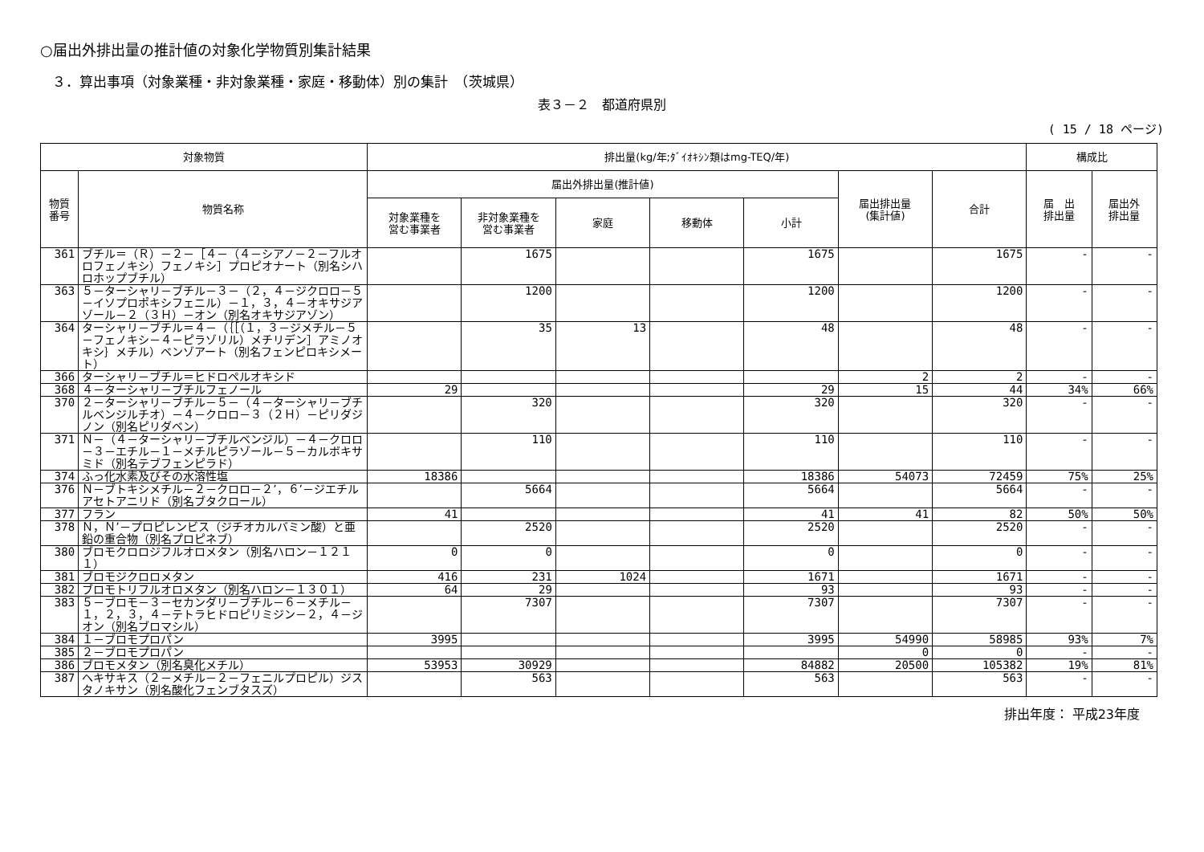○届出外排出量の推計値の対象化学物質別集計結果
３．算出事項（対象業種・非対象業種・家庭・移動体）別の集計　（茨城県）
表３－２　都道府県別
( 15 / 18 ページ)
| 対象物質 | | 排出量(kg/年;ﾀﾞｲｵｷｼﾝ類はmg-TEQ/年) | | | | | | | 構成比 | |
| --- | --- | --- | --- | --- | --- | --- | --- | --- | --- | --- |
| 物質 番号 | 物質名称 | 届出外排出量(推計値) | | | | | 届出排出量 (集計値) | 合計 | 届 出 排出量 | 届出外 排出量 |
| | | 対象業種を 営む事業者 | 非対象業種を 営む事業者 | 家庭 | 移動体 | 小計 | | | | |
| 361 | ブチル＝（Ｒ）－２－［４－（４－シアノ－２－フルオロフェノキシ）フェノキシ］プロピオナート（別名シハロホップブチル） | | 1675 | | | 1675 | | 1675 | - | - |
| 363 | ５－ターシャリ－ブチル－３－（２，４－ジクロロ－５－イソプロポキシフェニル）－１，３，４－オキサジアゾール－２（３Ｈ）－オン（別名オキサジアゾン） | | 1200 | | | 1200 | | 1200 | - | - |
| 364 | ターシャリ－ブチル＝４－（｛［（１，３－ジメチル－５－フェノキシ－４－ピラゾリル）メチリデン］アミノオキシ｝メチル）ベンゾアート（別名フェンピロキシメート） | | 35 | 13 | | 48 | | 48 | - | - |
| 366 | ターシャリ－ブチル＝ヒドロペルオキシド | | | | | | 2 | 2 | - | - |
| 368 | ４－ターシャリ－ブチルフェノール | 29 | | | | 29 | 15 | 44 | 34% | 66% |
| 370 | ２－ターシャリ－ブチル－５－（４－ターシャリ－ブチルベンジルチオ）－４－クロロ－３（２Ｈ）－ピリダジノン（別名ピリダベン） | | 320 | | | 320 | | 320 | - | - |
| 371 | Ｎ－（４－ターシャリ－ブチルベンジル）－４－クロロ－３－エチル－１－メチルピラゾール－５－カルボキサミド（別名テブフェンピラド） | | 110 | | | 110 | | 110 | - | - |
| 374 | ふっ化水素及びその水溶性塩 | 18386 | | | | 18386 | 54073 | 72459 | 75% | 25% |
| 376 | Ｎ－ブトキシメチル－２－クロロ－２’，６’－ジエチルアセトアニリド（別名ブタクロール） | | 5664 | | | 5664 | | 5664 | - | - |
| 377 | フラン | 41 | | | | 41 | 41 | 82 | 50% | 50% |
| 378 | Ｎ，Ｎ’－プロピレンビス（ジチオカルバミン酸）と亜鉛の重合物（別名プロピネブ） | | 2520 | | | 2520 | | 2520 | - | - |
| 380 | ブロモクロロジフルオロメタン（別名ハロン－１２１１） | 0 | 0 | | | 0 | | 0 | - | - |
| 381 | ブロモジクロロメタン | 416 | 231 | 1024 | | 1671 | | 1671 | - | - |
| 382 | ブロモトリフルオロメタン（別名ハロン－１３０１） | 64 | 29 | | | 93 | | 93 | - | - |
| 383 | ５－ブロモ－３－セカンダリ－ブチル－６－メチル－１，２，３，４－テトラヒドロピリミジン－２，４－ジオン（別名ブロマシル） | | 7307 | | | 7307 | | 7307 | - | - |
| 384 | １－ブロモプロパン | 3995 | | | | 3995 | 54990 | 58985 | 93% | 7% |
| 385 | ２－ブロモプロパン | | | | | | 0 | 0 | - | - |
| 386 | ブロモメタン（別名臭化メチル） | 53953 | 30929 | | | 84882 | 20500 | 105382 | 19% | 81% |
| 387 | ヘキサキス（２－メチル－２－フェニルプロピル）ジスタノキサン（別名酸化フェンブタスズ） | | 563 | | | 563 | | 563 | - | - |
排出年度： 平成23年度